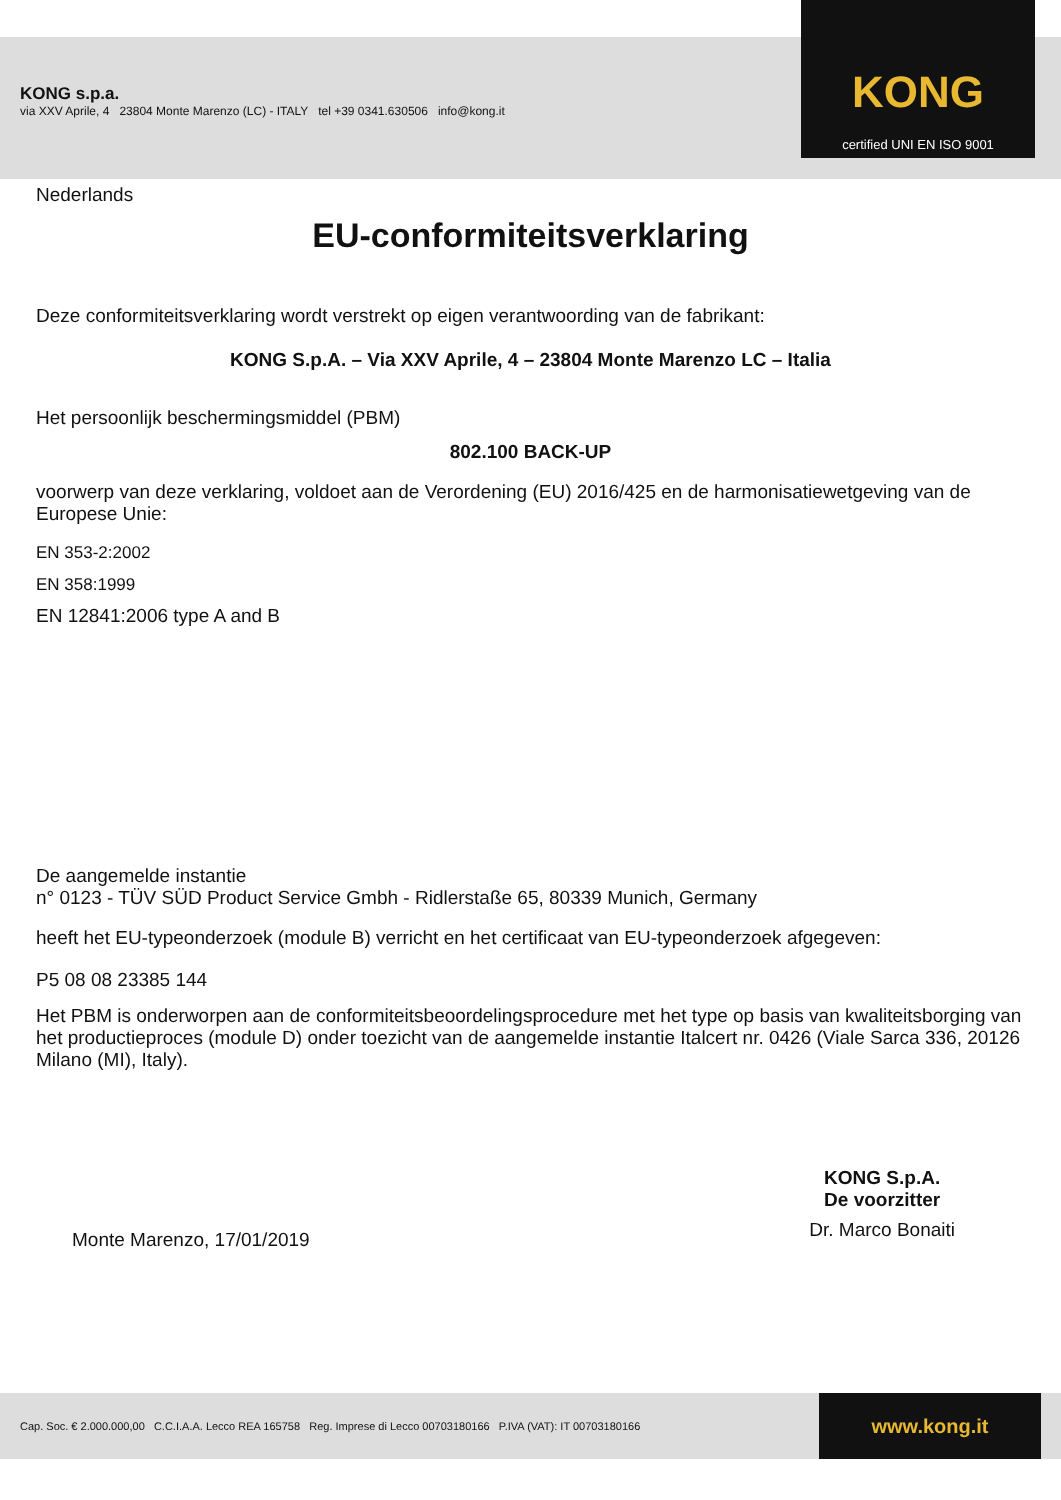KONG s.p.a.
via XXV Aprile, 4 23804 Monte Marenzo (LC) - ITALY tel +39 0341.630506 info@kong.it
KONG
certified UNI EN ISO 9001
Nederlands
EU-conformiteitsverklaring
Deze conformiteitsverklaring wordt verstrekt op eigen verantwoording van de fabrikant:
KONG S.p.A. – Via XXV Aprile, 4 – 23804 Monte Marenzo LC – Italia
Het persoonlijk beschermingsmiddel (PBM)
802.100 BACK-UP
voorwerp van deze verklaring, voldoet aan de Verordening (EU) 2016/425 en de harmonisatiewetgeving van de Europese Unie:
EN 353-2:2002
EN 358:1999
EN 12841:2006 type A and B
De aangemelde instantie
n° 0123 - TÜV SÜD Product Service Gmbh - Ridlerstaße 65, 80339 Munich, Germany
heeft het EU-typeonderzoek (module B) verricht en het certificaat van EU-typeonderzoek afgegeven:
P5 08 08 23385 144
Het PBM is onderworpen aan de conformiteitsbeoordelingsprocedure met het type op basis van kwaliteitsborging van het productieproces (module D) onder toezicht van de aangemelde instantie Italcert nr. 0426 (Viale Sarca 336, 20126 Milano (MI), Italy).
Monte Marenzo, 17/01/2019
KONG S.p.A.
De voorzitter
Dr. Marco Bonaiti
Cap. Soc. € 2.000.000,00 C.C.I.A.A. Lecco REA 165758 Reg. Imprese di Lecco 00703180166 P.IVA (VAT): IT 00703180166 www.kong.it